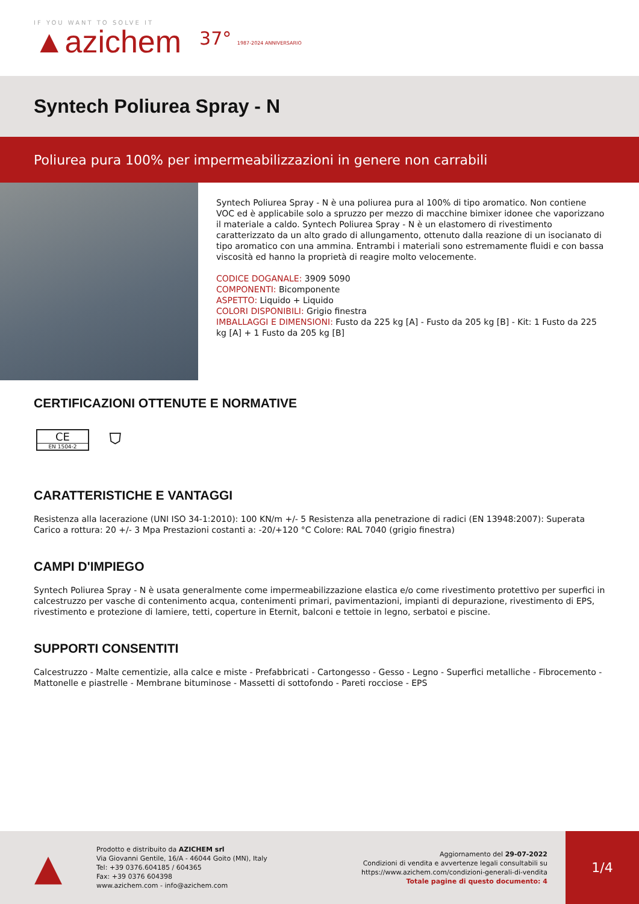IF YOU WANT TO SOLVE IT
▲azichem
37° 1987-2024 ANNIVERSARIO
Syntech Poliurea Spray - N
Poliurea pura 100% per impermeabilizzazioni in genere non carrabili
Syntech Poliurea Spray - N è una poliurea pura al 100% di tipo aromatico. Non contiene VOC ed è applicabile solo a spruzzo per mezzo di macchine bimixer idonee che vaporizzano il materiale a caldo. Syntech Poliurea Spray - N è un elastomero di rivestimento caratterizzato da un alto grado di allungamento, ottenuto dalla reazione di un isocianato di tipo aromatico con una ammina. Entrambi i materiali sono estremamente fluidi e con bassa viscosità ed hanno la proprietà di reagire molto velocemente.
CODICE DOGANALE: 3909 5090
COMPONENTI: Bicomponente
ASPETTO: Liquido + Liquido
COLORI DISPONIBILI: Grigio finestra
IMBALLAGGI E DIMENSIONI: Fusto da 225 kg [A] - Fusto da 205 kg [B] - Kit: 1 Fusto da 225 kg [A] + 1 Fusto da 205 kg [B]
CERTIFICAZIONI OTTENUTE E NORMATIVE
CE
EN 1504-2
⛉
CARATTERISTICHE E VANTAGGI
Resistenza alla lacerazione (UNI ISO 34-1:2010): 100 KN/m +/- 5 Resistenza alla penetrazione di radici (EN 13948:2007): Superata Carico a rottura: 20 +/- 3 Mpa Prestazioni costanti a: -20/+120 °C Colore: RAL 7040 (grigio finestra)
CAMPI D'IMPIEGO
Syntech Poliurea Spray - N è usata generalmente come impermeabilizzazione elastica e/o come rivestimento protettivo per superfici in calcestruzzo per vasche di contenimento acqua, contenimenti primari, pavimentazioni, impianti di depurazione, rivestimento di EPS, rivestimento e protezione di lamiere, tetti, coperture in Eternit, balconi e tettoie in legno, serbatoi e piscine.
SUPPORTI CONSENTITI
Calcestruzzo - Malte cementizie, alla calce e miste - Prefabbricati - Cartongesso - Gesso - Legno - Superfici metalliche - Fibrocemento - Mattonelle e piastrelle - Membrane bituminose - Massetti di sottofondo - Pareti rocciose - EPS
▲
Prodotto e distribuito da AZICHEM srl
Via Giovanni Gentile, 16/A - 46044 Goito (MN), Italy
Tel: +39 0376.604185 / 604365
Fax: +39 0376 604398
www.azichem.com - info@azichem.com
Aggiornamento del 29-07-2022
Condizioni di vendita e avvertenze legali consultabili su
https://www.azichem.com/condizioni-generali-di-vendita
Totale pagine di questo documento: 4
1/4